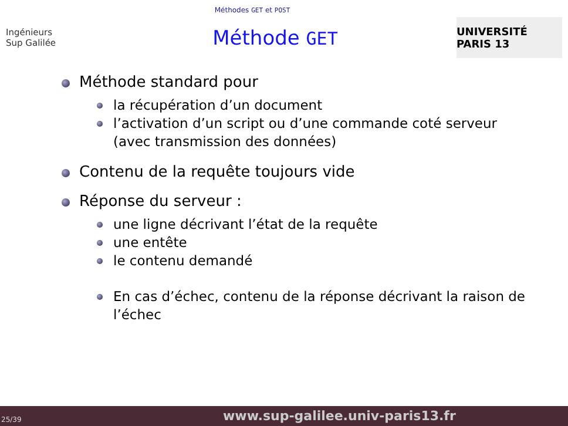Méthodes GET et POST
Ingénieurs
Sup Galilée
Méthode GET
UNIVERSITÉ PARIS 13
Méthode standard pour
la récupération d’un document
l’activation d’un script ou d’une commande coté serveur (avec transmission des données)
Contenu de la requête toujours vide
Réponse du serveur :
une ligne décrivant l’état de la requête
une entête
le contenu demandé
En cas d’échec, contenu de la réponse décrivant la raison de l’échec
25/39 www.sup-galilee.univ-paris13.fr